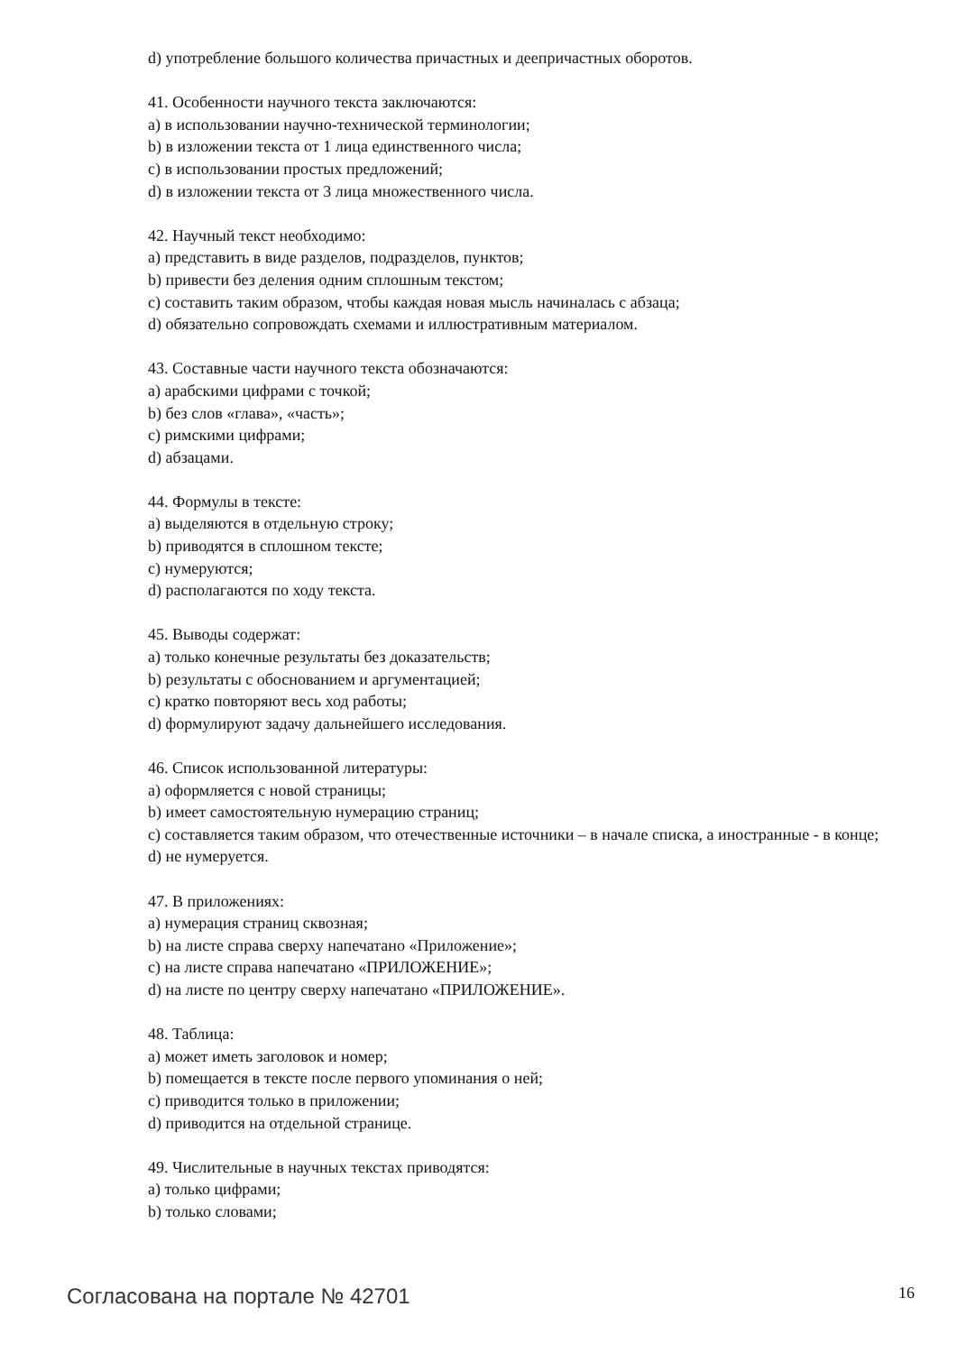d) употребление большого количества причастных и деепричастных оборотов.
41. Особенности научного текста заключаются:
a) в использовании научно-технической терминологии;
b) в изложении текста от 1 лица единственного числа;
c) в использовании простых предложений;
d) в изложении текста от 3 лица множественного числа.
42. Научный текст необходимо:
a) представить в виде разделов, подразделов, пунктов;
b) привести без деления одним сплошным текстом;
c) составить таким образом, чтобы каждая новая мысль начиналась с абзаца;
d) обязательно сопровождать схемами и иллюстративным материалом.
43. Составные части научного текста обозначаются:
a) арабскими цифрами с точкой;
b) без слов «глава», «часть»;
c) римскими цифрами;
d) абзацами.
44. Формулы в тексте:
a) выделяются в отдельную строку;
b) приводятся в сплошном тексте;
c) нумеруются;
d) располагаются по ходу текста.
45. Выводы содержат:
a) только конечные результаты без доказательств;
b) результаты с обоснованием и аргументацией;
c) кратко повторяют весь ход работы;
d) формулируют задачу дальнейшего исследования.
46. Список использованной литературы:
a) оформляется с новой страницы;
b) имеет самостоятельную нумерацию страниц;
c) составляется таким образом, что отечественные источники – в начале списка, а иностранные - в конце;
d) не нумеруется.
47. В приложениях:
a) нумерация страниц сквозная;
b) на листе справа сверху напечатано «Приложение»;
c) на листе справа напечатано «ПРИЛОЖЕНИЕ»;
d) на листе по центру сверху напечатано «ПРИЛОЖЕНИЕ».
48. Таблица:
a) может иметь заголовок и номер;
b) помещается в тексте после первого упоминания о ней;
c) приводится только в приложении;
d) приводится на отдельной странице.
49. Числительные в научных текстах приводятся:
a) только цифрами;
b) только словами;
Согласована на портале № 42701 16